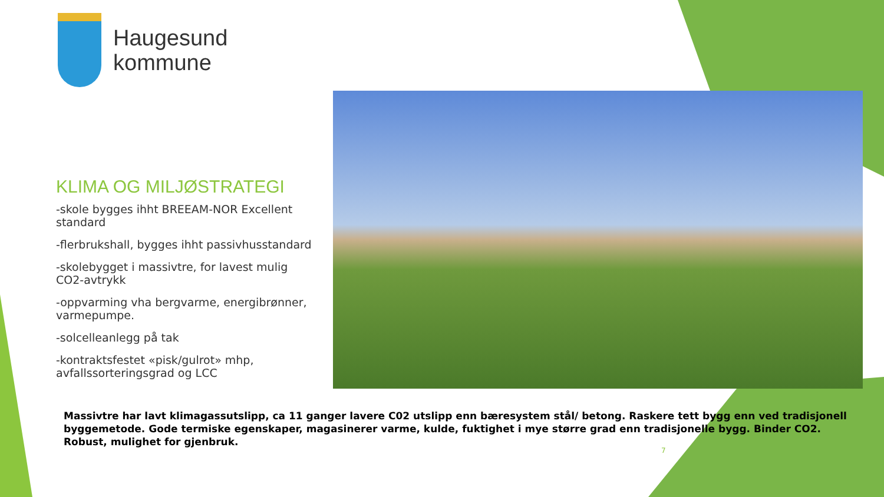Haugesund
kommune
KLIMA OG MILJØSTRATEGI
-skole bygges ihht BREEAM-NOR Excellent standard
-flerbrukshall, bygges ihht passivhusstandard
-skolebygget i massivtre, for lavest mulig CO2-avtrykk
-oppvarming vha bergvarme, energibrønner, varmepumpe.
-solcelleanlegg på tak
-kontraktsfestet «pisk/gulrot» mhp, avfallssorteringsgrad og LCC
Massivtre har lavt klimagassutslipp, ca 11 ganger lavere C02 utslipp enn bæresystem stål/ betong. Raskere tett bygg enn ved tradisjonell byggemetode. Gode termiske egenskaper, magasinerer varme, kulde, fuktighet i mye større grad enn tradisjonelle bygg. Binder CO2. Robust, mulighet for gjenbruk.
7